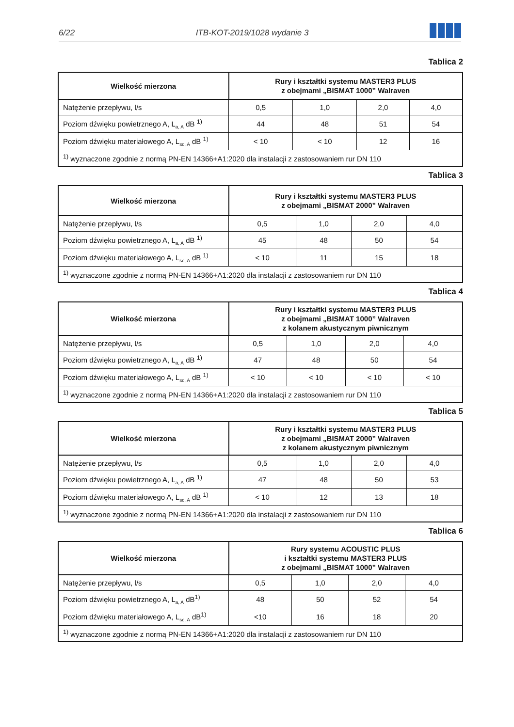6/22 ITB-KOT-2019/1028 wydanie 3
Tablica 2
| Wielkość mierzona | Rury i kształtki systemu MASTER3 PLUS z obejmami „BISMAT 1000” Walraven | | | |
| --- | --- | --- | --- | --- |
| Natężenie przepływu, l/s | 0,5 | 1,0 | 2,0 | 4,0 |
| Poziom dźwięku powietrznego A, L<sub>a, A</sub> dB <sup>1)</sup> | 44 | 48 | 51 | 54 |
| Poziom dźwięku materiałowego A, L<sub>sc, A</sub> dB <sup>1)</sup> | < 10 | < 10 | 12 | 16 |
| <sup>1)</sup> wyznaczone zgodnie z normą PN-EN 14366+A1:2020 dla instalacji z zastosowaniem rur DN 110 | | | | |
Tablica 3
| Wielkość mierzona | Rury i kształtki systemu MASTER3 PLUS z obejmami „BISMAT 2000” Walraven | | | |
| --- | --- | --- | --- | --- |
| Natężenie przepływu, l/s | 0,5 | 1,0 | 2,0 | 4,0 |
| Poziom dźwięku powietrznego A, L<sub>a, A</sub> dB <sup>1)</sup> | 45 | 48 | 50 | 54 |
| Poziom dźwięku materiałowego A, L<sub>sc, A</sub> dB <sup>1)</sup> | < 10 | 11 | 15 | 18 |
| <sup>1)</sup> wyznaczone zgodnie z normą PN-EN 14366+A1:2020 dla instalacji z zastosowaniem rur DN 110 | | | | |
Tablica 4
| Wielkość mierzona | Rury i kształtki systemu MASTER3 PLUS z obejmami „BISMAT 1000” Walraven z kolanem akustycznym piwnicznym | | | |
| --- | --- | --- | --- | --- |
| Natężenie przepływu, l/s | 0,5 | 1,0 | 2,0 | 4,0 |
| Poziom dźwięku powietrznego A, L<sub>a, A</sub> dB <sup>1)</sup> | 47 | 48 | 50 | 54 |
| Poziom dźwięku materiałowego A, L<sub>sc, A</sub> dB <sup>1)</sup> | < 10 | < 10 | < 10 | < 10 |
| <sup>1)</sup> wyznaczone zgodnie z normą PN-EN 14366+A1:2020 dla instalacji z zastosowaniem rur DN 110 | | | | |
Tablica 5
| Wielkość mierzona | Rury i kształtki systemu MASTER3 PLUS z obejmami „BISMAT 2000” Walraven z kolanem akustycznym piwnicznym | | | |
| --- | --- | --- | --- | --- |
| Natężenie przepływu, l/s | 0,5 | 1,0 | 2,0 | 4,0 |
| Poziom dźwięku powietrznego A, L<sub>a, A</sub> dB <sup>1)</sup> | 47 | 48 | 50 | 53 |
| Poziom dźwięku materiałowego A, L<sub>sc, A</sub> dB <sup>1)</sup> | < 10 | 12 | 13 | 18 |
| <sup>1)</sup> wyznaczone zgodnie z normą PN-EN 14366+A1:2020 dla instalacji z zastosowaniem rur DN 110 | | | | |
Tablica 6
| Wielkość mierzona | Rury systemu ACOUSTIC PLUS i kształtki systemu MASTER3 PLUS z obejmami „BISMAT 1000” Walraven | | | |
| --- | --- | --- | --- | --- |
| Natężenie przepływu, l/s | 0,5 | 1,0 | 2,0 | 4,0 |
| Poziom dźwięku powietrznego A, L<sub>a, A</sub> dB<sup>1)</sup> | 48 | 50 | 52 | 54 |
| Poziom dźwięku materiałowego A, L<sub>sc, A</sub> dB<sup>1)</sup> | <10 | 16 | 18 | 20 |
| <sup>1)</sup> wyznaczone zgodnie z normą PN-EN 14366+A1:2020 dla instalacji z zastosowaniem rur DN 110 | | | | |